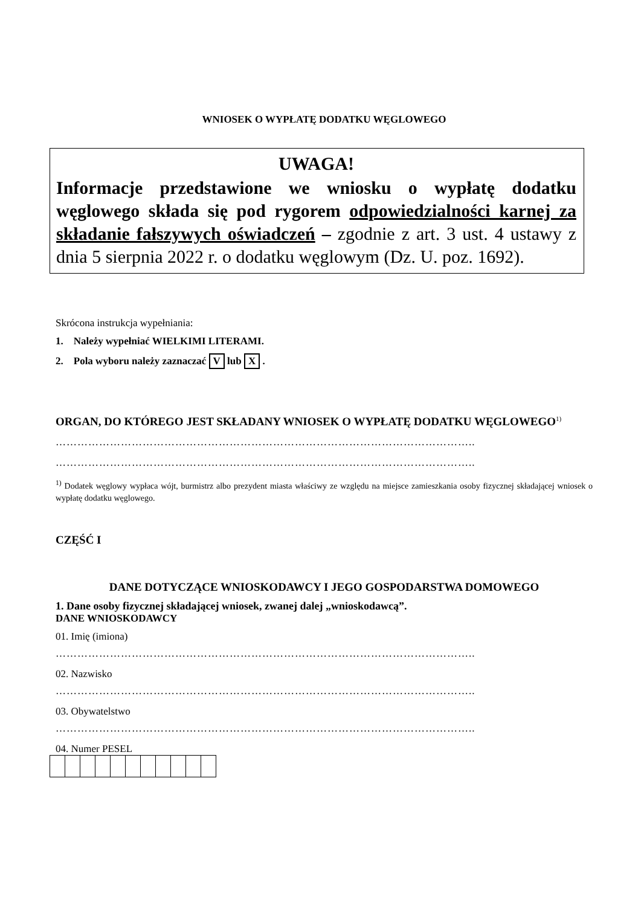WNIOSEK O WYPŁATĘ DODATKU WĘGLOWEGO
UWAGA!
Informacje przedstawione we wniosku o wypłatę dodatku węglowego składa się pod rygorem odpowiedzialności karnej za składanie fałszywych oświadczeń – zgodnie z art. 3 ust. 4 ustawy z dnia 5 sierpnia 2022 r. o dodatku węglowym (Dz. U. poz. 1692).
Skrócona instrukcja wypełniania:
1. Należy wypełniać WIELKIMI LITERAMI.
2. Pola wyboru należy zaznaczać V lub X .
ORGAN, DO KTÓREGO JEST SKŁADANY WNIOSEK O WYPŁATĘ DODATKU WĘGLOWEGO<sup>1)</sup>
……………………………………………………………………………………………………..
……………………………………………………………………………………………………..
<sup>1)</sup> Dodatek węglowy wypłaca wójt, burmistrz albo prezydent miasta właściwy ze względu na miejsce zamieszkania osoby fizycznej składającej wniosek o wypłatę dodatku węglowego.
CZĘŚĆ I
DANE DOTYCZĄCE WNIOSKODAWCY I JEGO GOSPODARSTWA DOMOWEGO
1. Dane osoby fizycznej składającej wniosek, zwanej dalej „wnioskodawcą”.
DANE WNIOSKODAWCY
01. Imię (imiona)
……………………………………………………………………………………………………..
02. Nazwisko
……………………………………………………………………………………………………..
03. Obywatelstwo
……………………………………………………………………………………………………..
04. Numer PESEL